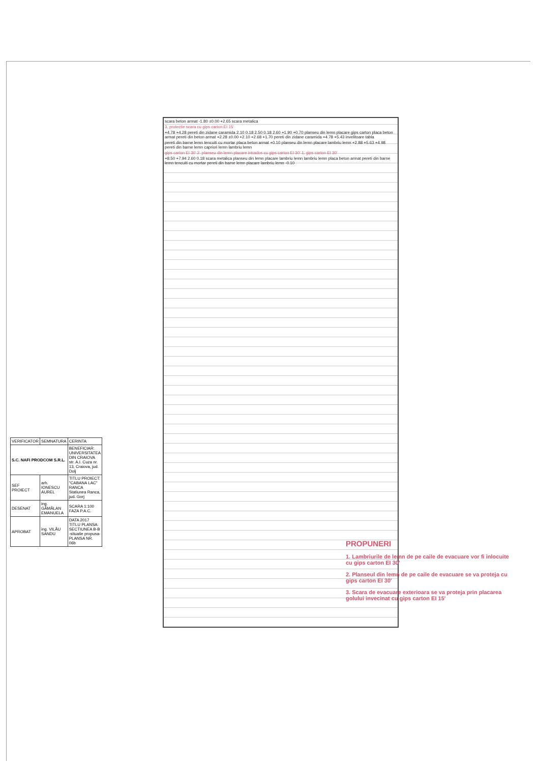scara beton armat -1.80 ±0.00 +2.65 scara metalica
3. protectie scara cu gips carton EI 15'
+4.78 +4.28 pereti din zidane caramida 2.10 0.18 2.50 0.18 2.60 +1.90 +0.70 planseu din lemn placare gips carton placa beton armat pereti din beton armat +2.28 ±0.00 +2.10 +2.68 +1.70 pereti din zidane caramida +4.78 +5.43 invelitoare tabla
pereti din barne lemn tencuiti cu mortar placa beton armat +0.10 planseu din lemn placare lambriu lemn +2.88 +5.63 +4.98 pereti din barne lemn capriori lemn lambriu lemn
gips carton EI 30' 2. planseu din lemn placare intrados cu gips carton EI 30' 1. gips carton EI 30'
+8.50 +7.94 2.60 0.18 scara metalica planseu din lemn placare lambriu lemn lambriu lemn placa beton armat pereti din barne lemn tencuiti cu mortar pereti din barne lemn placare lambriu lemn -0.10
PROPUNERI
1. Lambriurile de lemn de pe caile de evacuare vor fi inlocuite cu gips carton EI 30'
2. Planseul din lemn de pe caile de evacuare se va proteja cu gips carton EI 30'
3. Scara de evacuare exterioara se va proteja prin placarea golului invecinat cu gips carton EI 15'
| VERIFICATOR | SEMNATURA | CERINTA |
| S.C. NAFI PRODCOM S.R.L. | | BENEFICIAR: UNIVERSITATEA DIN CRAIOVA str. A.I. Cuza nr. 13, Craiova, jud. Dolj |
| SEF PROIECT | arh. IONESCU AUREL | TITLU PROIECT: "CABANA LAC" RANCA Statiunea Ranca, jud. Gorj |
| DESENAT | ing. GĂMĂLAN EMANUELA | SCARA 1:100 FAZA P.A.C. |
| APROBAT | ing. VILĂU SANDU | DATA 2017 TITLU PLANSA: SECTIUNEA B-B -situatie propusa- PLANSA NR. 06b |